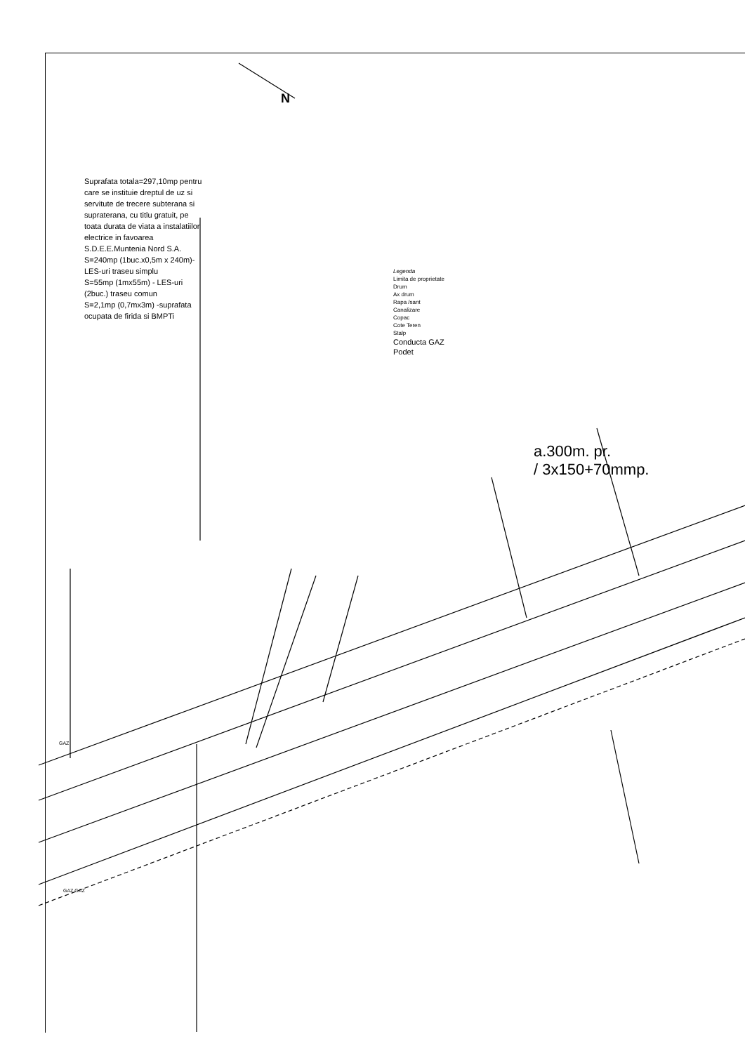Suprafata totala=297,10mp pentru care se instituie dreptul de uz si servitute de trecere subterana si supraterana, cu titlu gratuit, pe toata durata de viata a instalatiilor electrice in favoarea S.D.E.E.Muntenia Nord S.A.
S=240mp (1buc.x0,5m x 240m)-LES-uri traseu simplu
S=55mp (1mx55m) - LES-uri (2buc.) traseu comun
S=2,1mp (0,7mx3m) -suprafata ocupata de firida si BMPTi
N
Legenda
Limita de proprietate
Drum
Ax drum
Rapa /sant
Canalizare
Copac
Cote Teren
Stalp
Conducta GAZ
Podet
a.300m. pr.
/ 3x150+70mmp.
GAZ
GAZ GAZ